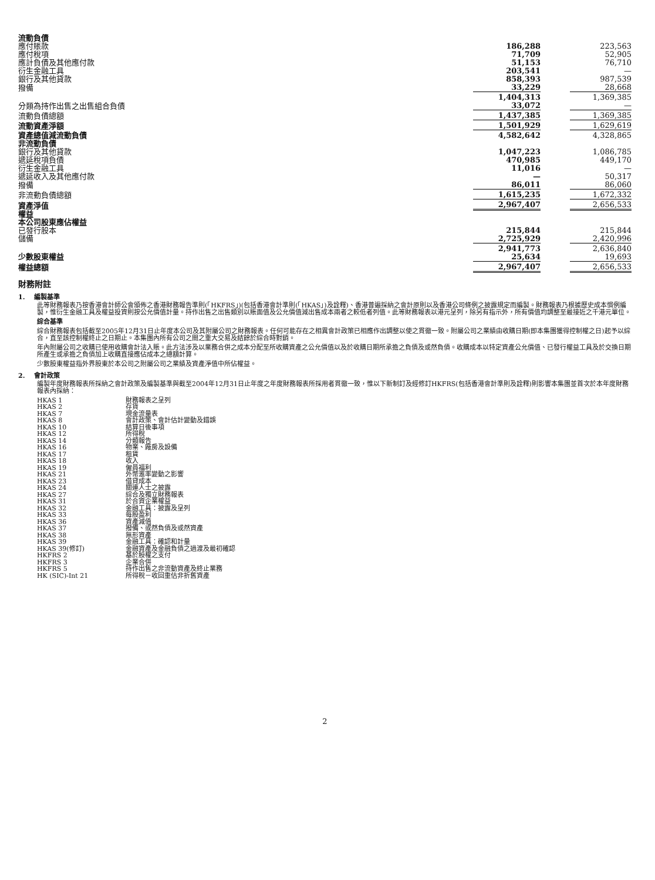| 流動負債 | | | |
| 應付賬款 | 186,288 | | 223,563 |
| 應付稅項 | 71,709 | | 52,905 |
| 應計負債及其他應付款 | 51,153 | | 76,710 |
| 衍生金融工具 | 203,541 | | — |
| 銀行及其他貸款 | 858,393 | | 987,539 |
| 撥備 | 33,229 | | 28,668 |
| | 1,404,313 | | 1,369,385 |
| 分類為持作出售之出售組合負債 | 33,072 | | — |
| 流動負債總額 | 1,437,385 | | 1,369,385 |
| 流動資產淨額 | 1,501,929 | | 1,629,619 |
| 資產總值減流動負債 | 4,582,642 | | 4,328,865 |
| 非流動負債 | | | |
| 銀行及其他貸款 | 1,047,223 | | 1,086,785 |
| 遞延稅項負債 | 470,985 | | 449,170 |
| 衍生金融工具 | 11,016 | | — |
| 遞延收入及其他應付款 | — | | 50,317 |
| 撥備 | 86,011 | | 86,060 |
| 非流動負債總額 | 1,615,235 | | 1,672,332 |
| 資產淨值 | 2,967,407 | | 2,656,533 |
| 權益 | | | |
| 本公司股東應佔權益 | | | |
| 已發行股本 | 215,844 | | 215,844 |
| 儲備 | 2,725,929 | | 2,420,996 |
| | 2,941,773 | | 2,636,840 |
| 少數股東權益 | 25,634 | | 19,693 |
| 權益總額 | 2,967,407 | | 2,656,533 |
財務附註
1. 編製基準
此等財務報表乃按香港會計師公會頒佈之香港財務報告準則(「HKFRS」)(包括香港會計準則(「HKAS」)及詮釋)、香港普遍採納之會計原則以及香港公司條例之披露規定而編製。財務報表乃根據歷史成本慣例編製，惟衍生金融工具及權益投資則按公允價值計量。持作出售之出售類別以賬面值及公允價值減出售成本兩者之較低者列值。此等財務報表以港元呈列，除另有指示外，所有價值均調整至最接近之千港元單位。
綜合基準
綜合財務報表包括截至2005年12月31日止年度本公司及其附屬公司之財務報表。任何可能存在之相異會計政策已相應作出調整以使之貫徹一致。附屬公司之業績由收購日期(即本集團獲得控制權之日)起予以綜合，直至該控制權終止之日期止。本集團內所有公司之間之重大交易及結餘於綜合時對銷。
年內附屬公司之收購已使用收購會計法入賬。此方法涉及以業務合併之成本分配至所收購資產之公允價值以及於收購日期所承擔之負債及或然負債。收購成本以特定資產公允價值、已發行權益工具及於交換日期所產生或承擔之負債加上收購直接應佔成本之總額計算。
少數股東權益指外界股東於本公司之附屬公司之業績及資產淨值中所佔權益。
2. 會計政策
編製年度財務報表所採納之會計政策及編製基準與截至2004年12月31日止年度之年度財務報表所採用者貫徹一致，惟以下新制訂及經修訂HKFRS(包括香港會計準則及詮釋)則影響本集團並首次於本年度財務報表內採納：
HKAS 1 財務報表之呈列
HKAS 2 存貨
HKAS 7 現金流量表
HKAS 8 會計政策、會計估計變動及錯誤
HKAS 10 結算日後事項
HKAS 12 所得稅
HKAS 14 分類報告
HKAS 16 物業、廠房及設備
HKAS 17 租賃
HKAS 18 收入
HKAS 19 僱員福利
HKAS 21 外幣滙率變動之影響
HKAS 23 借貸成本
HKAS 24 關連人士之披露
HKAS 27 綜合及獨立財務報表
HKAS 31 於合資企業權益
HKAS 32 金融工具：披露及呈列
HKAS 33 每股盈利
HKAS 36 資產減值
HKAS 37 撥備、或然負債及或然資產
HKAS 38 無形資產
HKAS 39 金融工具：確認和計量
HKAS 39(修訂) 金融資產及金融負債之過渡及最初確認
HKFRS 2 基於股權之支付
HKFRS 3 企業合併
HKFRS 5 持作出售之非流動資產及終止業務
HK (SIC)-Int 21 所得稅－收回重估非折舊資產
2